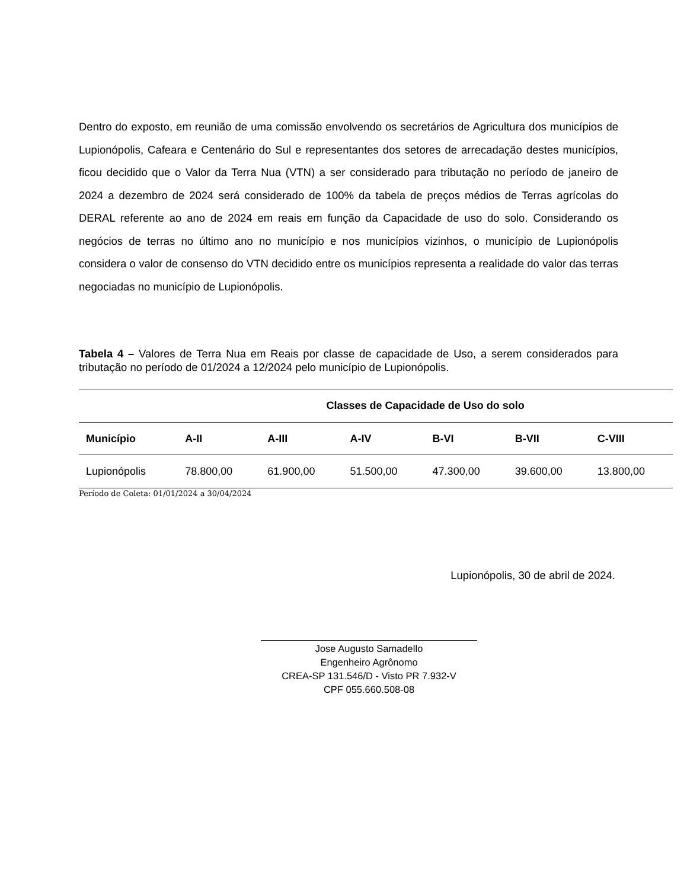Dentro do exposto, em reunião de uma comissão envolvendo os secretários de Agricultura dos municípios de Lupionópolis, Cafeara e Centenário do Sul e representantes dos setores de arrecadação destes municípios, ficou decidido que o Valor da Terra Nua (VTN) a ser considerado para tributação no período de janeiro de 2024 a dezembro de 2024 será considerado de 100% da tabela de preços médios de Terras agrícolas do DERAL referente ao ano de 2024 em reais em função da Capacidade de uso do solo. Considerando os negócios de terras no último ano no município e nos municípios vizinhos, o município de Lupionópolis considera o valor de consenso do VTN decidido entre os municípios representa a realidade do valor das terras negociadas no município de Lupionópolis.
Tabela 4 – Valores de Terra Nua em Reais por classe de capacidade de Uso, a serem considerados para tributação no período de 01/2024 a 12/2024 pelo município de Lupionópolis.
| | Classes de Capacidade de Uso do solo | | | | | |
| --- | --- | --- | --- | --- | --- | --- |
| Município | A-II | A-III | A-IV | B-VI | B-VII | C-VIII |
| Lupionópolis | 78.800,00 | 61.900,00 | 51.500,00 | 47.300,00 | 39.600,00 | 13.800,00 |
Período de Coleta: 01/01/2024 a 30/04/2024
Lupionópolis, 30 de abril de 2024.
Jose Augusto Samadello
Engenheiro Agrônomo
CREA-SP 131.546/D - Visto PR 7.932-V
CPF 055.660.508-08